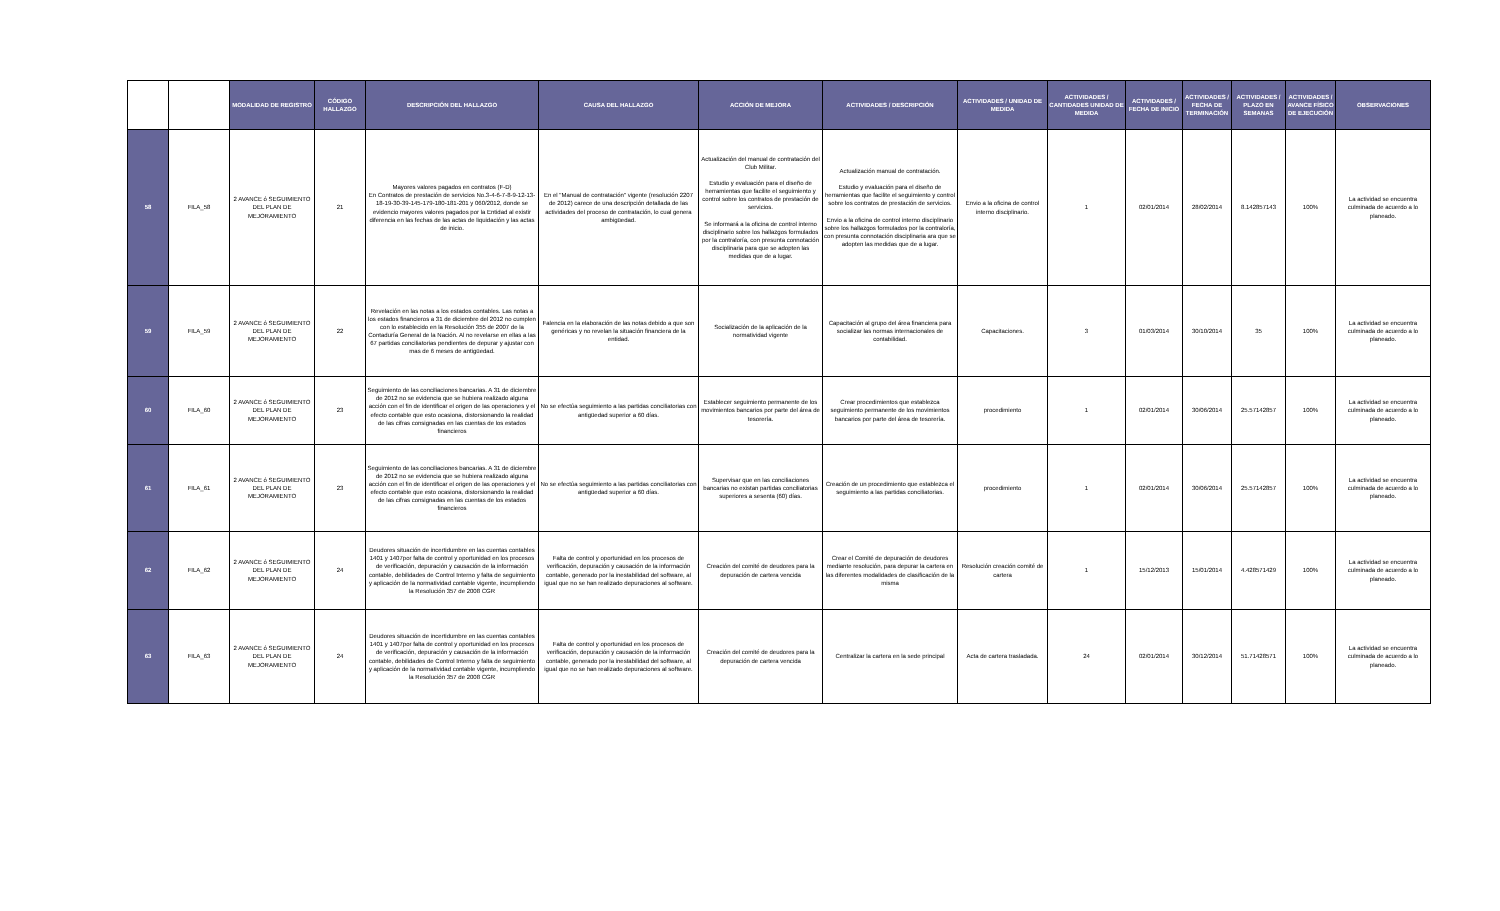| | | MODALIDAD DE REGISTRO | CÓDIGO HALLAZGO | DESCRIPCIÓN DEL HALLAZGO | CAUSA DEL HALLAZGO | ACCIÓN DE MEJORA | ACTIVIDADES / DESCRIPCIÓN | ACTIVIDADES / UNIDAD DE MEDIDA | ACTIVIDADES / CANTIDADES UNIDAD DE MEDIDA | ACTIVIDADES / FECHA DE INICIO | ACTIVIDADES / FECHA DE TERMINACIÓN | ACTIVIDADES / PLAZO EN SEMANAS | ACTIVIDADES / AVANCE FÍSICO DE EJECUCIÓN | OBSERVACIONES |
| --- | --- | --- | --- | --- | --- | --- | --- | --- | --- | --- | --- | --- | --- | --- |
| 58 | FILA_58 | 2 AVANCE ó SEGUIMIENTO DEL PLAN DE MEJORAMIENTO | 21 | Mayores valores pagados en contratos (F-D) En Contratos de prestación de servicios No.3-4-6-7-8-9-12-13-18-19-30-39-145-179-180-181-201 y 060/2012, donde se evidencio mayores valores pagados por la Entidad al existir diferencia en las fechas de las actas de liquidación y las actas de inicio. | En el "Manual de contratación" vigente (resolución 2207 de 2012) carece de una descripción detallada de las actividades del proceso de contratación, lo cual genera ambigüedad. | Actualización del manual de contratación del Club Militar. Estudio y evaluación para el diseño de herramientas que facilite el seguimiento y control sobre los contratos de prestación de servicios. Se informará a la oficina de control interno disciplinario sobre los hallazgos formulados por la contraloría, con presunta connotación disciplinaria para que se adopten las medidas que de a lugar. | Actualización manual de contratación. Estudio y evaluación para el diseño de herramientas que facilite el seguimiento y control sobre los contratos de prestación de servicios. Envio a la oficina de control interno disciplinario sobre los hallazgos formulados por la contraloría, con presunta connotación disciplinaria ara que se adopten las medidas que de a lugar. | Envio a la oficina de control interno disciplinario. | 1 | 02/01/2014 | 28/02/2014 | 8.142857143 | 100% | La actividad se encuentra culminada de acuerdo a lo planeado. |
| 59 | FILA_59 | 2 AVANCE ó SEGUIMIENTO DEL PLAN DE MEJORAMIENTO | 22 | Revelación en las notas a los estados contables. Las notas a los estados financieros a 31 de diciembre del 2012 no cumplen con lo establecido en la Resolución 355 de 2007 de la Contaduría General de la Nación. Al no revelarse en ellas a las 67 partidas conciliatorias pendientes de depurar y ajustar con mas de 6 meses de antigüedad. | Falencia en la elaboración de las notas debido a que son genéricas y no revelan la situación financiera de la entidad. | Socialización de la aplicación de la normatividad vigente | Capacitación al grupo del área financiera para socializar las normas internacionales de contabilidad. | Capacitaciones. | 3 | 01/03/2014 | 30/10/2014 | 35 | 100% | La actividad se encuentra culminada de acuerdo a lo planeado. |
| 60 | FILA_60 | 2 AVANCE ó SEGUIMIENTO DEL PLAN DE MEJORAMIENTO | 23 | Seguimiento de las conciliaciones bancarias. A 31 de diciembre de 2012 no se evidencia que se hubiera realizado alguna acción con el fin de identificar el origen de las operaciones y el efecto contable que esto ocasiona, distorsionando la realidad de las cifras consignadas en las cuentas de los estados financieros | No se efectúa seguimiento a las partidas conciliatorias con antigüedad superior a 60 días. | Establecer seguimiento permanente de los movimientos bancarios por parte del área de tesorería. | Crear procedimientos que establezca seguimiento permanente de los movimientos bancarios por parte del área de tesorería. | procedimiento | 1 | 02/01/2014 | 30/06/2014 | 25.57142857 | 100% | La actividad se encuentra culminada de acuerdo a lo planeado. |
| 61 | FILA_61 | 2 AVANCE ó SEGUIMIENTO DEL PLAN DE MEJORAMIENTO | 23 | Seguimiento de las conciliaciones bancarias. A 31 de diciembre de 2012 no se evidencia que se hubiera realizado alguna acción con el fin de identificar el origen de las operaciones y el efecto contable que esto ocasiona, distorsionando la realidad de las cifras consignadas en las cuentas de los estados financieros | No se efectúa seguimiento a las partidas conciliatorias con antigüedad superior a 60 días. | Supervisar que en las conciliaciones bancarias no existan partidas conciliatorias superiores a sesenta (60) días. | Creación de un procedimiento que establezca el seguimiento a las partidas conciliatorias. | procedimiento | 1 | 02/01/2014 | 30/06/2014 | 25.57142857 | 100% | La actividad se encuentra culminada de acuerdo a lo planeado. |
| 62 | FILA_62 | 2 AVANCE ó SEGUIMIENTO DEL PLAN DE MEJORAMIENTO | 24 | Deudores situación de incertidumbre en las cuentas contables 1401 y 1407por falta de control y oportunidad en los procesos de verificación, depuración y causación de la información contable, debilidades de Control Interno y falta de seguimiento y aplicación de la normatividad contable vigente, incumpliendo la Resolución 357 de 2008 CGR | Falta de control y oportunidad en los procesos de verificación, depuración y causación de la información contable, generado por la inestabilidad del software, al igual que no se han realizado depuraciones al software. | Creación del comité de deudores para la depuración de cartera vencida | Crear el Comité de depuración de deudores mediante resolución, para depurar la cartera en las diferentes modalidades de clasificación de la misma | Resolución creación comité de cartera | 1 | 15/12/2013 | 15/01/2014 | 4.428571429 | 100% | La actividad se encuentra culminada de acuerdo a lo planeado. |
| 63 | FILA_63 | 2 AVANCE ó SEGUIMIENTO DEL PLAN DE MEJORAMIENTO | 24 | Deudores situación de incertidumbre en las cuentas contables 1401 y 1407por falta de control y oportunidad en los procesos de verificación, depuración y causación de la información contable, debilidades de Control Interno y falta de seguimiento y aplicación de la normatividad contable vigente, incumpliendo la Resolución 357 de 2008 CGR | Falta de control y oportunidad en los procesos de verificación, depuración y causación de la información contable, generado por la inestabilidad del software, al igual que no se han realizado depuraciones al software. | Creación del comité de deudores para la depuración de cartera vencida | Centralizar la cartera en la sede principal | Acta de cartera trasladada. | 24 | 02/01/2014 | 30/12/2014 | 51.71428571 | 100% | La actividad se encuentra culminada de acuerdo a lo planeado. |